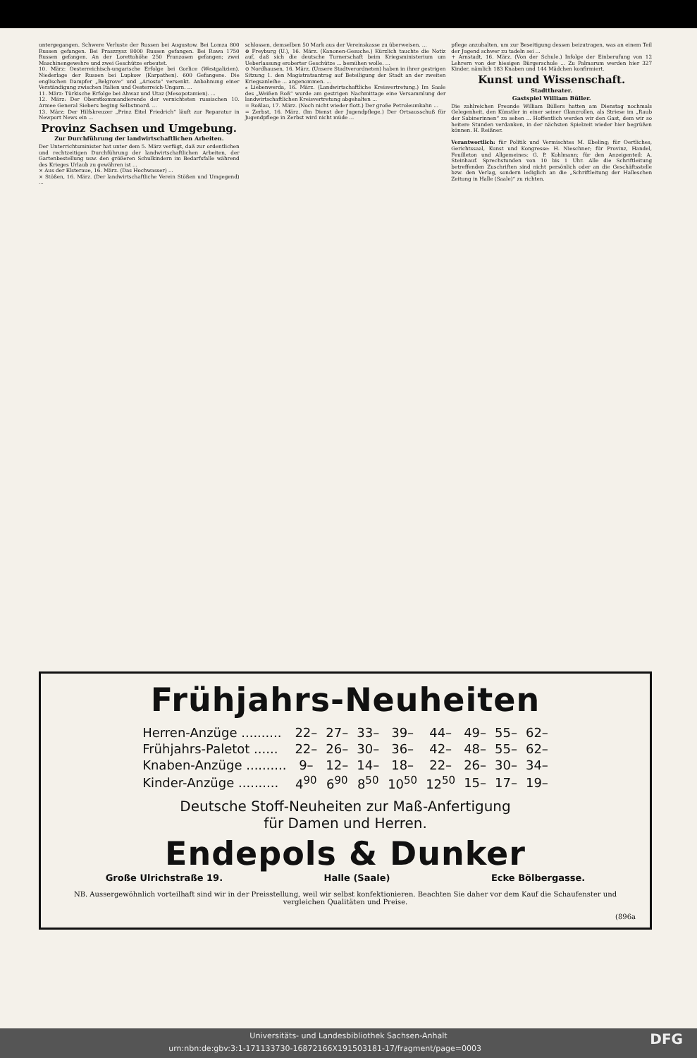untergegangen. Schwere Verluste der Russen bei Augustow. Bei Lomza 800 Russen gefangen. Bei Prasznysz 8000 Russen gefangen. Bei Rawa 1750 Russen gefangen. An der Lorettohöhe 250 Franzosen gefangen; zwei Maschinengewehre und zwei Geschütze erbeutet.
10. März: Oesterreichisch-ungarische Erfolge bei Gorlice (Westgalizien). Niederlage der Russen bei Lupkow (Karpathen). 600 Gefangene. Die englischen Dampfer „Belgrove“ und „Ariosto“ versenkt. Anbahnung einer Verständigung zwischen Italien und Oesterreich-Ungarn. ...
11. März: Türkische Erfolge bei Ahwaz und Utaz (Mesopotamien). ...
12. März: Der Oberstkommandierende der vernichteten russischen 10. Armee General Siebers beging Selbstmord. ...
13. März: Der Hilfskreuzer „Prinz Eitel Friedrich“ läuft zur Reparatur in Newport News ein ...
Provinz Sachsen und Umgebung.
Zur Durchführung der landwirtschaftlichen Arbeiten.
Der Unterrichtsminister hat unter dem 5. März verfügt, daß zur ordentlichen und rechtzeitigen Durchführung der landwirtschaftlichen Arbeiten, der Gartenbestellung usw. den größeren Schulkindern im Bedarfsfalle während des Krieges Urlaub zu gewähren ist ...
× Aus der Elsteraue, 16. März. (Das Hochwasser) ...
× Stößen, 16. März. (Der landwirtschaftliche Verein Stößen und Umgegend) ...
schlossen, demselben 50 Mark aus der Vereinskasse zu überweisen. ...
⊕ Freyburg (U.), 16. März. (Kanonen-Gesuche.) Kürzlich tauchte die Notiz auf, daß sich die deutsche Turnerschaft beim Kriegsministerium um Ueberlassung eroberter Geschütze ... bemühen wolle. ...
⊙ Nordhausen, 16. März. (Unsere Stadtverordneten) haben in ihrer gestrigen Sitzung 1. den Magistratsantrag auf Beteiligung der Stadt an der zweiten Kriegsanleihe ... angenommen. ...
⁎ Liebenwerda, 16. März. (Landwirtschaftliche Kreisvertretung.) Im Saale des „Weißen Roß“ wurde am gestrigen Nachmittage eine Versammlung der landwirtschaftlichen Kreisvertretung abgehalten ...
= Roßlau, 17. März. (Noch nicht wieder flott.) Der große Petroleumkahn ...
= Zerbst, 16. März. (Im Dienst der Jugendpflege.) Der Ortsausschuß für Jugendpflege in Zerbst wird nicht müde ...
pflege anzuhalten, um zur Beseitigung dessen beizutragen, was an einem Teil der Jugend schwer zu tadeln sei ...
+ Arnstadt, 16. März. (Von der Schule.) Infolge der Einberufung von 12 Lehrern von der hiesigen Bürgerschule ... Zu Palmarum werden hier 327 Kinder, nämlich 183 Knaben und 144 Mädchen konfirmiert.
Kunst und Wissenschaft.
Stadttheater.
Gastspiel William Büller.
Die zahlreichen Freunde William Büllers hatten am Dienstag nochmals Gelegenheit, den Künstler in einer seiner Glanzrollen, als Striese im „Raub der Sabinerinnen“ zu sehen ... Hoffentlich werden wir den Gast, dem wir so heitere Stunden verdanken, in der nächsten Spielzeit wieder hier begrüßen können. H. Reißner.
Verantwortlich: für Politik und Vermischtes M. Ebeling; für Oertliches, Gerichtssaal, Kunst und Kongresse: H. Nieschner; für Provinz, Handel, Feuilleton und Allgemeines: G. P. Kohlmann; für den Anzeigenteil: A. Steinhauf. Sprechstunden von 10 bis 1 Uhr. Alle die Schriftleitung betreffenden Zuschriften sind nicht persönlich oder an die Geschäftsstelle bzw. den Verlag, sondern lediglich an die „Schriftleitung der Halleschen Zeitung in Halle (Saale)“ zu richten.
Frühjahrs-Neuheiten
| Herren-Anzüge .......... | 22– | 27– | 33– | 39– | 44– | 49– | 55– | 62– |
| Frühjahrs-Paletot ...... | 22– | 26– | 30– | 36– | 42– | 48– | 55– | 62– |
| Knaben-Anzüge .......... | 9– | 12– | 14– | 18– | 22– | 26– | 30– | 34– |
| Kinder-Anzüge .......... | 4<sup>90</sup> | 6<sup>90</sup> | 8<sup>50</sup> | 10<sup>50</sup> | 12<sup>50</sup> | 15– | 17– | 19– |
Deutsche Stoff-Neuheiten zur Maß-Anfertigung
für Damen und Herren.
Endepols & Dunker
Große Ulrichstraße 19. Halle (Saale) Ecke Bölbergasse.
NB. Aussergewöhnlich vorteilhaft sind wir in der Preisstellung, weil wir selbst konfektionieren. Beachten Sie daher vor dem Kauf die Schaufenster und vergleichen Qualitäten und Preise.
(896a
Universitäts- und Landesbibliothek Sachsen-Anhalt
urn:nbn:de:gbv:3:1-171133730-16872166X191503181-17/fragment/page=0003 DFG